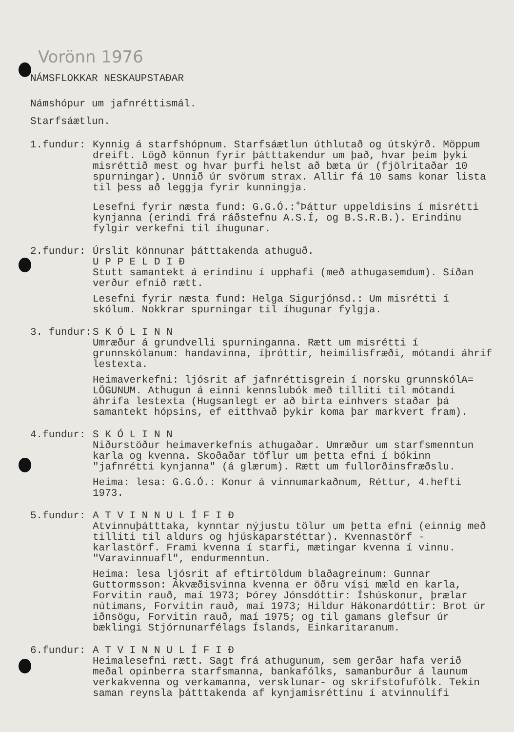Vorönn 1976
NÁMSFLOKKAR NESKAUPSTAÐAR
Námshópur um jafnréttismál.
Starfsáætlun.
1.fundur: Kynnig á starfshópnum. Starfsáætlun úthlutað og útskýrð. Möppum dreift. Lögð könnun fyrir þátttakendur um það, hvar þeim þyki misréttið mest og hvar þurfi helst að bæta úr (fjölritaðar 10 spurningar). Unnið úr svörum strax. Allir fá 10 sams konar lista til þess að leggja fyrir kunningja.
Lesefni fyrir næsta fund: G.G.Ó.:<sup>+</sup>Þáttur uppeldisins í misrétti kynjanna (erindi frá ráðstefnu A.S.Í, og B.S.R.B.). Erindinu fylgir verkefni til íhugunar.
2.fundur: Úrslit könnunar þátttakenda athuguð.
U P P E L D I Ð
Stutt samantekt á erindinu í upphafi (með athugasemdum). Síðan verður efnið rætt.
Lesefni fyrir næsta fund: Helga Sigurjónsd.: Um misrétti í skólum. Nokkrar spurningar til íhugunar fylgja.
3. fundur: S K Ó L I N N
Umræður á grundvelli spurninganna. Rætt um misrétti í grunnskólanum: handavinna, íþróttir, heimilisfræði, mótandi áhrif lestexta.
Heimaverkefni: ljósrit af jafnréttisgrein í norsku grunnskólA= LÖGUNUM. Athugun á einni kennslubók með tilliti til mótandi áhrifa lestexta (Hugsanlegt er að birta einhvers staðar þá samantekt hópsins, ef eitthvað þykir koma þar markvert fram).
4.fundur: S K Ó L I N N
Niðurstöður heimaverkefnis athugaðar. Umræður um starfsmenntun karla og kvenna. Skoðaðar töflur um þetta efni í bókinn "jafnrétti kynjanna" (á glærum). Rætt um fullorðinsfræðslu.
Heima: lesa: G.G.Ó.: Konur á vinnumarkaðnum, Réttur, 4.hefti 1973.
5.fundur: A T V I N N U L Í F I Ð
Atvinnuþátttaka, kynntar nýjustu tölur um þetta efni (einnig með tilliti til aldurs og hjúskaparstéttar). Kvennastörf - karlastörf. Frami kvenna í starfi, mætingar kvenna í vinnu. "Varavinnuafl", endurmenntun.
Heima: lesa ljósrit af eftirtöldum blaðagreinum: Gunnar Guttormsson: Ákvæðisvinna kvenna er öðru vísi mæld en karla, Forvitin rauð, maí 1973; Þórey Jónsdóttir: Íshúskonur, þrælar nútímans, Forvitin rauð, maí 1973; Hildur Hákonardóttir: Brot úr iðnsögu, Forvitin rauð, maí 1975; og til gamans glefsur úr bæklingi Stjórnunarfélags Íslands, Einkaritaranum.
6.fundur: A T V I N N U L Í F I Ð
Heimalesefni rætt. Sagt frá athugunum, sem gerðar hafa verið meðal opinberra starfsmanna, bankafólks, samanburður á launum verkakvenna og verkamanna, versklunar- og skrifstofufólk. Tekin saman reynsla þátttakenda af kynjamisréttinu í atvinnulífi